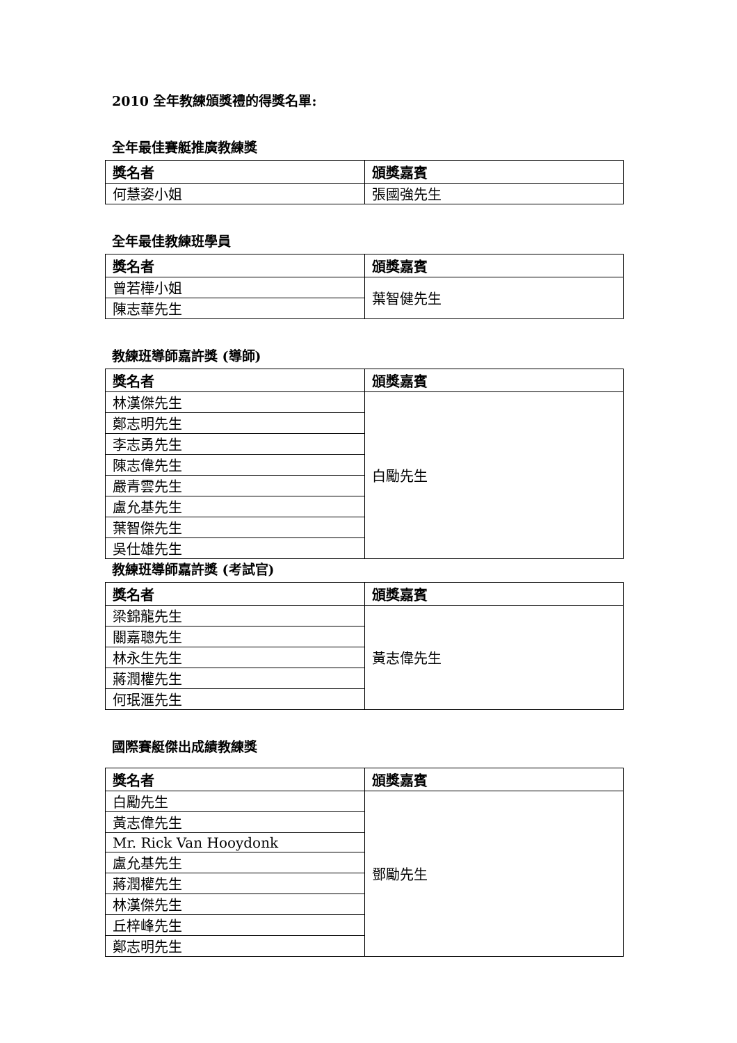2010 全年教練頒獎禮的得獎名單:
全年最佳賽艇推廣教練獎
| 獎名者 | 頒獎嘉賓 |
| --- | --- |
| 何慧姿小姐 | 張國強先生 |
全年最佳教練班學員
| 獎名者 | 頒獎嘉賓 |
| --- | --- |
| 曾若樺小姐 | 葉智健先生 |
| 陳志華先生 | |
教練班導師嘉許獎 (導師)
| 獎名者 | 頒獎嘉賓 |
| --- | --- |
| 林漢傑先生 | 白勵先生 |
| 鄭志明先生 | |
| 李志勇先生 | |
| 陳志偉先生 | |
| 嚴青雲先生 | |
| 盧允基先生 | |
| 葉智傑先生 | |
| 吳仕雄先生 | |
教練班導師嘉許獎 (考試官)
| 獎名者 | 頒獎嘉賓 |
| --- | --- |
| 梁錦龍先生 | 黃志偉先生 |
| 關嘉聰先生 | |
| 林永生先生 | |
| 蔣潤權先生 | |
| 何珉滙先生 | |
國際賽艇傑出成績教練獎
| 獎名者 | 頒獎嘉賓 |
| --- | --- |
| 白勵先生 | 鄧勵先生 |
| 黃志偉先生 | |
| Mr. Rick Van Hooydonk | |
| 盧允基先生 | |
| 蔣潤權先生 | |
| 林漢傑先生 | |
| 丘梓峰先生 | |
| 鄭志明先生 | |